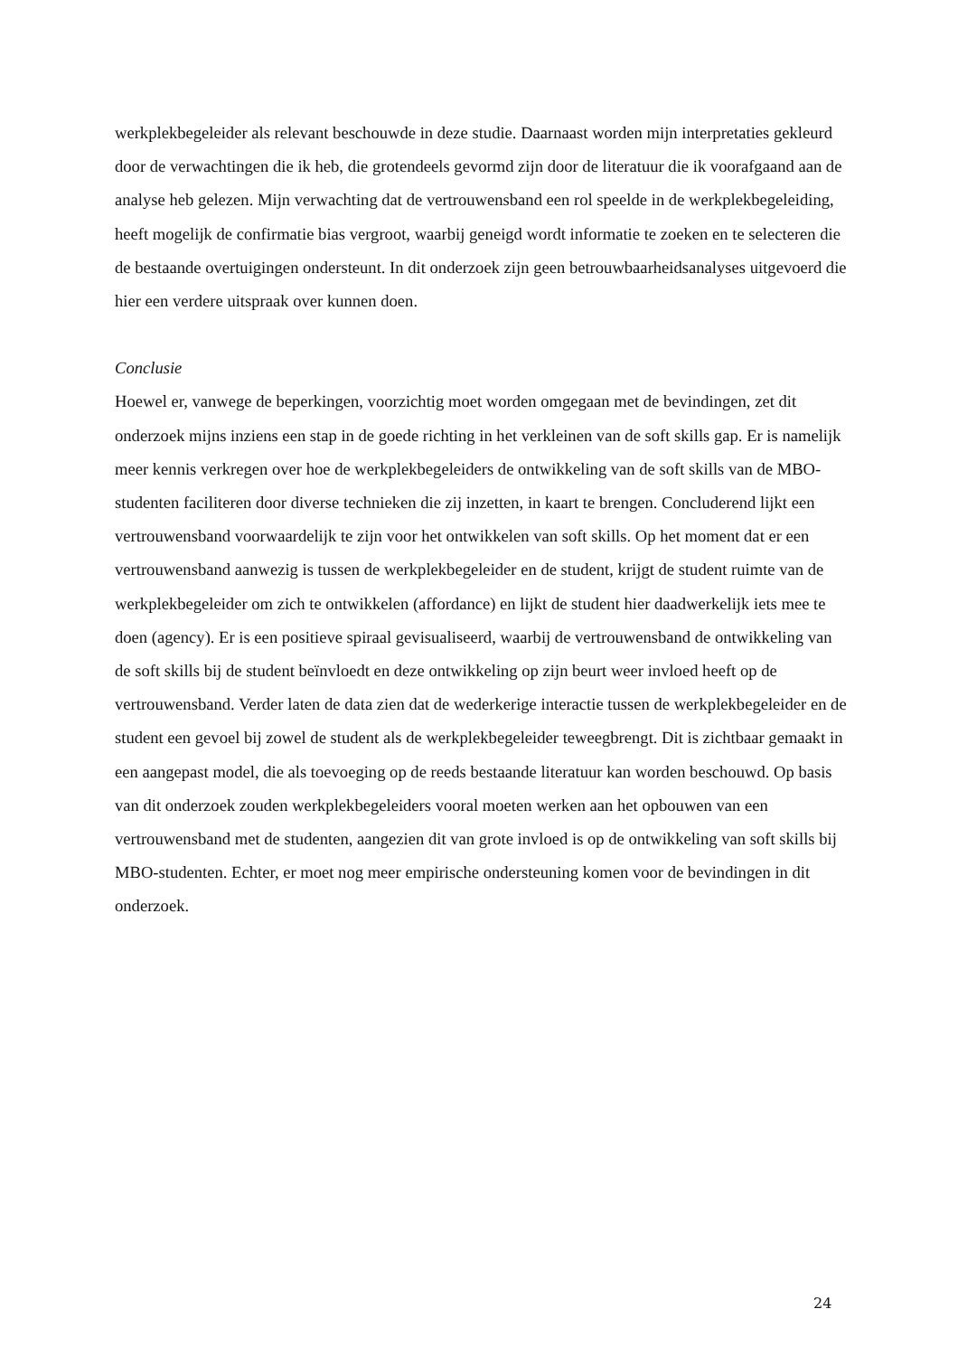werkplekbegeleider als relevant beschouwde in deze studie. Daarnaast worden mijn interpretaties gekleurd door de verwachtingen die ik heb, die grotendeels gevormd zijn door de literatuur die ik voorafgaand aan de analyse heb gelezen. Mijn verwachting dat de vertrouwensband een rol speelde in de werkplekbegeleiding, heeft mogelijk de confirmatie bias vergroot, waarbij geneigd wordt informatie te zoeken en te selecteren die de bestaande overtuigingen ondersteunt. In dit onderzoek zijn geen betrouwbaarheidsanalyses uitgevoerd die hier een verdere uitspraak over kunnen doen.
Conclusie
Hoewel er, vanwege de beperkingen, voorzichtig moet worden omgegaan met de bevindingen, zet dit onderzoek mijns inziens een stap in de goede richting in het verkleinen van de soft skills gap. Er is namelijk meer kennis verkregen over hoe de werkplekbegeleiders de ontwikkeling van de soft skills van de MBO-studenten faciliteren door diverse technieken die zij inzetten, in kaart te brengen. Concluderend lijkt een vertrouwensband voorwaardelijk te zijn voor het ontwikkelen van soft skills. Op het moment dat er een vertrouwensband aanwezig is tussen de werkplekbegeleider en de student, krijgt de student ruimte van de werkplekbegeleider om zich te ontwikkelen (affordance) en lijkt de student hier daadwerkelijk iets mee te doen (agency). Er is een positieve spiraal gevisualiseerd, waarbij de vertrouwensband de ontwikkeling van de soft skills bij de student beïnvloedt en deze ontwikkeling op zijn beurt weer invloed heeft op de vertrouwensband. Verder laten de data zien dat de wederkerige interactie tussen de werkplekbegeleider en de student een gevoel bij zowel de student als de werkplekbegeleider teweegbrengt. Dit is zichtbaar gemaakt in een aangepast model, die als toevoeging op de reeds bestaande literatuur kan worden beschouwd. Op basis van dit onderzoek zouden werkplekbegeleiders vooral moeten werken aan het opbouwen van een vertrouwensband met de studenten, aangezien dit van grote invloed is op de ontwikkeling van soft skills bij MBO-studenten. Echter, er moet nog meer empirische ondersteuning komen voor de bevindingen in dit onderzoek.
24